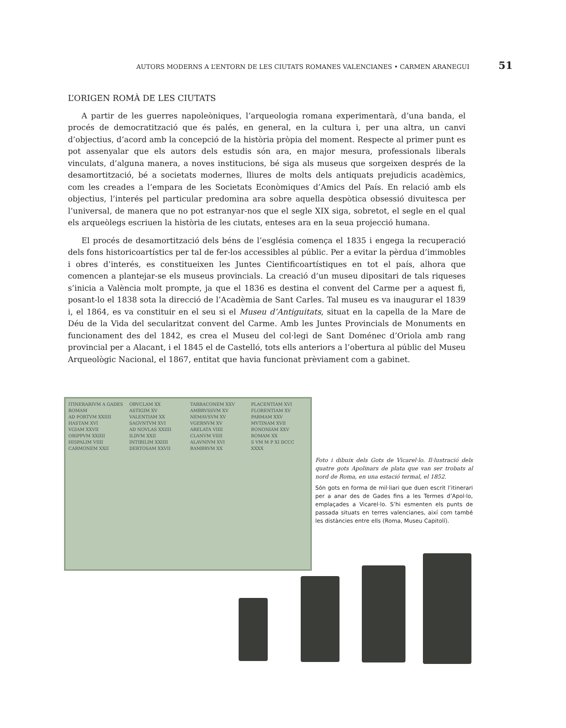AUTORS MODERNS A L’ENTORN DE LES CIUTATS ROMANES VALENCIANES • CARMEN ARANEGUI 51
L’ORIGEN ROMÀ DE LES CIUTATS
A partir de les guerres napoleòniques, l’arqueologia romana experimentarà, d’una banda, el procés de democratització que és palés, en general, en la cultura i, per una altra, un canvi d’objectius, d’acord amb la concepció de la història pròpia del moment. Respecte al primer punt es pot assenyalar que els autors dels estudis són ara, en major mesura, professionals liberals vinculats, d’alguna manera, a noves institucions, bé siga als museus que sorgeixen després de la desamortització, bé a societats modernes, lliures de molts dels antiquats prejudicis acadèmics, com les creades a l’empara de les Societats Econòmiques d’Amics del País. En relació amb els objectius, l’interés pel particular predomina ara sobre aquella despòtica obsessió divuitesca per l’universal, de manera que no pot estranyar-nos que el segle XIX siga, sobretot, el segle en el qual els arqueòlegs escriuen la història de les ciutats, enteses ara en la seua projecció humana.
El procés de desamortització dels béns de l’església comença el 1835 i engega la recuperació dels fons historicoartístics per tal de fer-los accessibles al públic. Per a evitar la pèrdua d’immobles i obres d’interés, es constitueixen les Juntes Cientificoartístiques en tot el país, alhora que comencen a plantejar-se els museus provincials. La creació d’un museu dipositari de tals riqueses s’inicia a València molt prompte, ja que el 1836 es destina el convent del Carme per a aquest fi, posant-lo el 1838 sota la direcció de l’Acadèmia de Sant Carles. Tal museu es va inaugurar el 1839 i, el 1864, es va constituir en el seu si el Museu d’Antiguitats, situat en la capella de la Mare de Déu de la Vida del secularitzat convent del Carme. Amb les Juntes Provincials de Monuments en funcionament des del 1842, es crea el Museu del col·legi de Sant Doménec d’Oriola amb rang provincial per a Alacant, i el 1845 el de Castelló, tots ells anteriors a l’obertura al públic del Museu Arqueològic Nacional, el 1867, entitat que havia funcionat prèviament com a gabinet.
ITINERARIVM A GADES ROMAM
AD PORTVM XXIIII
HASTAM XVI
VGIAM XXVII
ORIPPVM XXIIII
HISPALIM VIIII
CARMONEM XXII
OBVCLAM XX
ASTIGIM XV
VALENTIAM XX
SAGVNTVM XVI
AD NOVLAS XXIIII
ILDVM XXII
INTIBILIM XXIIII
DERTOSAM XXVII
TARRACONEM XXV
AMBRVSSVM XV
NEMAVSVM XV
VGERNVM XV
ARELATA VIIII
CLANVM VIIII
ALAVNIVM XVI
BAMBRVM XX
PLACENTIAM XVI
FLORENTIAM XV
PARMAM XXV
MVTINAM XVII
BONONIAM XXV
ROMAM XX
S VM M P XI DCCC XXXX
Foto i dibuix dels Gots de Vicarel·lo. Il·lustració dels quatre gots Apolinars de plata que van ser trobats al nord de Roma, en una estació termal, el 1852.
Són gots en forma de mil·liari que duen escrit l’itinerari per a anar des de Gades fins a les Termes d’Apol·lo, emplaçades a Vicarel·lo. S’hi esmenten els punts de passada situats en terres valencianes, així com també les distàncies entre ells (Roma, Museu Capitolí).